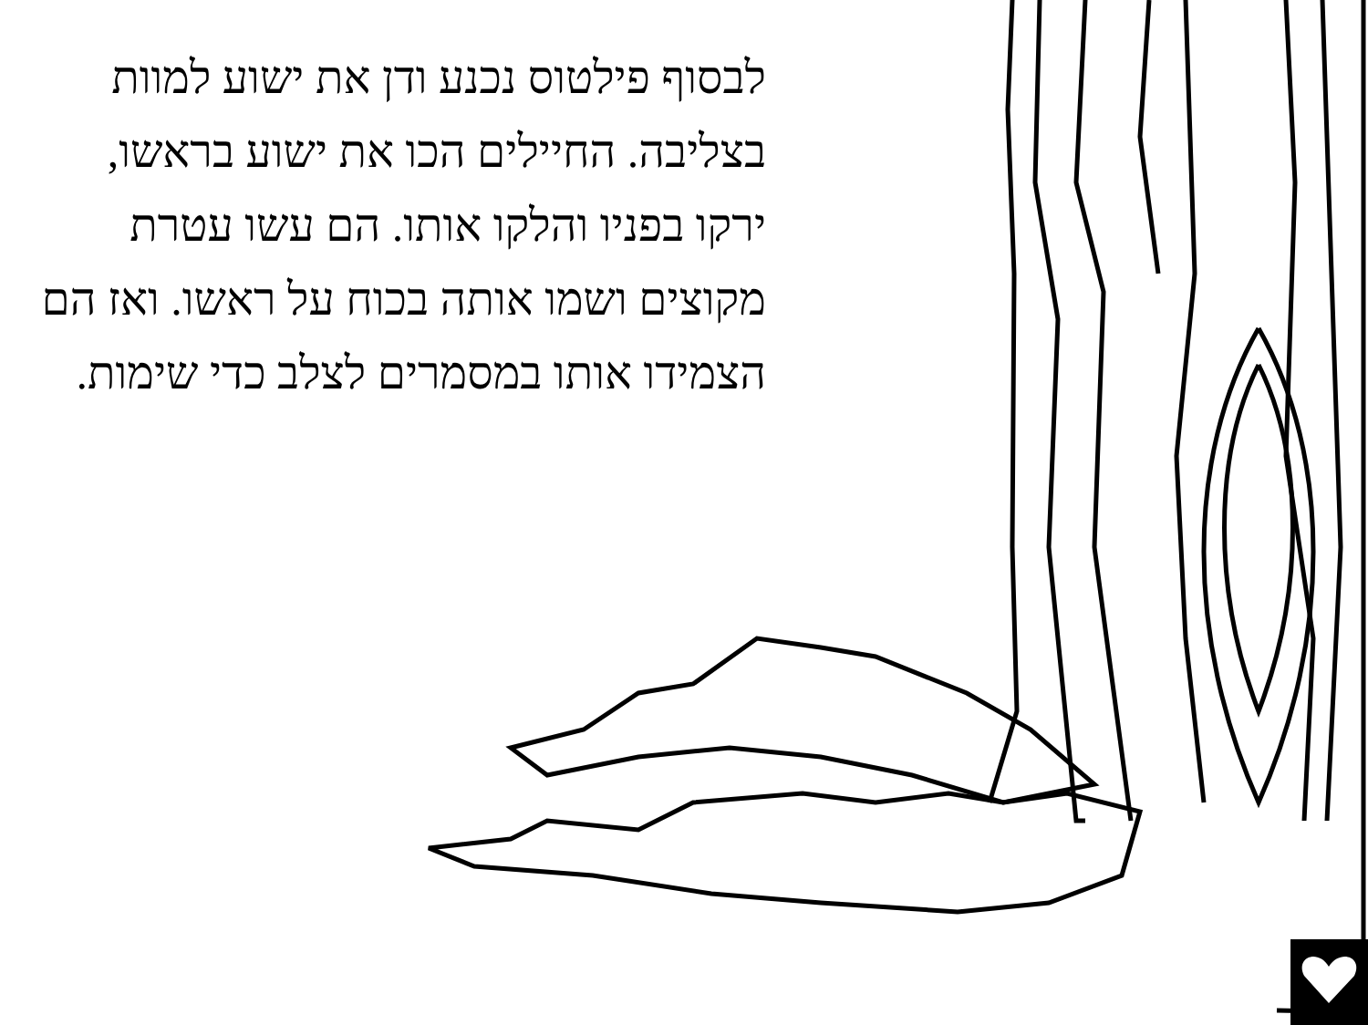לבסוף פילטוס נכנע ודן את ישוע למוות בצליבה. החיילים הכו את ישוע בראשו, ירקו בפניו והלקו אותו. הם עשו עטרת מקוצים ושמו אותה בכוח על ראשו. ואז הם הצמידו אותו במסמרים לצלב כדי שימות.